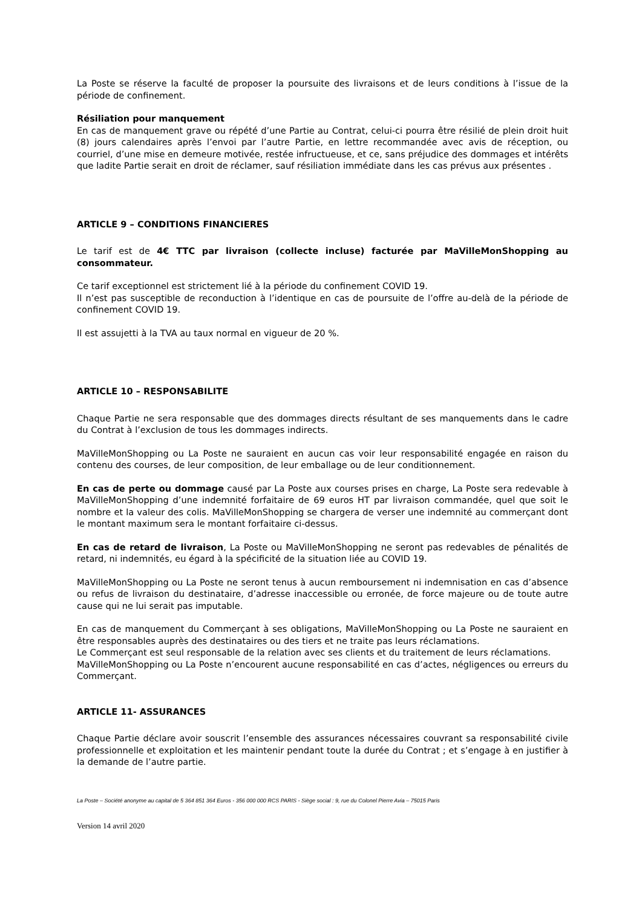La Poste se réserve la faculté de proposer la poursuite des livraisons et de leurs conditions à l’issue de la période de confinement.
Résiliation pour manquement
En cas de manquement grave ou répété d’une Partie au Contrat, celui-ci pourra être résilié de plein droit huit (8) jours calendaires après l’envoi par l’autre Partie, en lettre recommandée avec avis de réception, ou courriel, d’une mise en demeure motivée, restée infructueuse, et ce, sans préjudice des dommages et intérêts que ladite Partie serait en droit de réclamer, sauf résiliation immédiate dans les cas prévus aux présentes .
ARTICLE 9 – CONDITIONS FINANCIERES
Le tarif est de 4€ TTC par livraison (collecte incluse) facturée par MaVilleMonShopping au consommateur.
Ce tarif exceptionnel est strictement lié à la période du confinement COVID 19.
Il n’est pas susceptible de reconduction à l’identique en cas de poursuite de l’offre au-delà de la période de confinement COVID 19.
Il est assujetti à la TVA au taux normal en vigueur de 20 %.
ARTICLE 10 – RESPONSABILITE
Chaque Partie ne sera responsable que des dommages directs résultant de ses manquements dans le cadre du Contrat à l’exclusion de tous les dommages indirects.
MaVilleMonShopping ou La Poste ne sauraient en aucun cas voir leur responsabilité engagée en raison du contenu des courses, de leur composition, de leur emballage ou de leur conditionnement.
En cas de perte ou dommage causé par La Poste aux courses prises en charge, La Poste sera redevable à MaVilleMonShopping d’une indemnité forfaitaire de 69 euros HT par livraison commandée, quel que soit le nombre et la valeur des colis. MaVilleMonShopping se chargera de verser une indemnité au commerçant dont le montant maximum sera le montant forfaitaire ci-dessus.
En cas de retard de livraison, La Poste ou MaVilleMonShopping ne seront pas redevables de pénalités de retard, ni indemnités, eu égard à la spécificité de la situation liée au COVID 19.
MaVilleMonShopping ou La Poste ne seront tenus à aucun remboursement ni indemnisation en cas d’absence ou refus de livraison du destinataire, d’adresse inaccessible ou erronée, de force majeure ou de toute autre cause qui ne lui serait pas imputable.
En cas de manquement du Commerçant à ses obligations, MaVilleMonShopping ou La Poste ne sauraient en être responsables auprès des destinataires ou des tiers et ne traite pas leurs réclamations.
Le Commerçant est seul responsable de la relation avec ses clients et du traitement de leurs réclamations.
MaVilleMonShopping ou La Poste n’encourent aucune responsabilité en cas d’actes, négligences ou erreurs du Commerçant.
ARTICLE 11- ASSURANCES
Chaque Partie déclare avoir souscrit l’ensemble des assurances nécessaires couvrant sa responsabilité civile professionnelle et exploitation et les maintenir pendant toute la durée du Contrat ; et s’engage à en justifier à la demande de l’autre partie.
La Poste – Société anonyme au capital de 5 364 851 364 Euros - 356 000 000 RCS PARIS - Siège social : 9, rue du Colonel Pierre Avia – 75015 Paris
Version 14 avril 2020